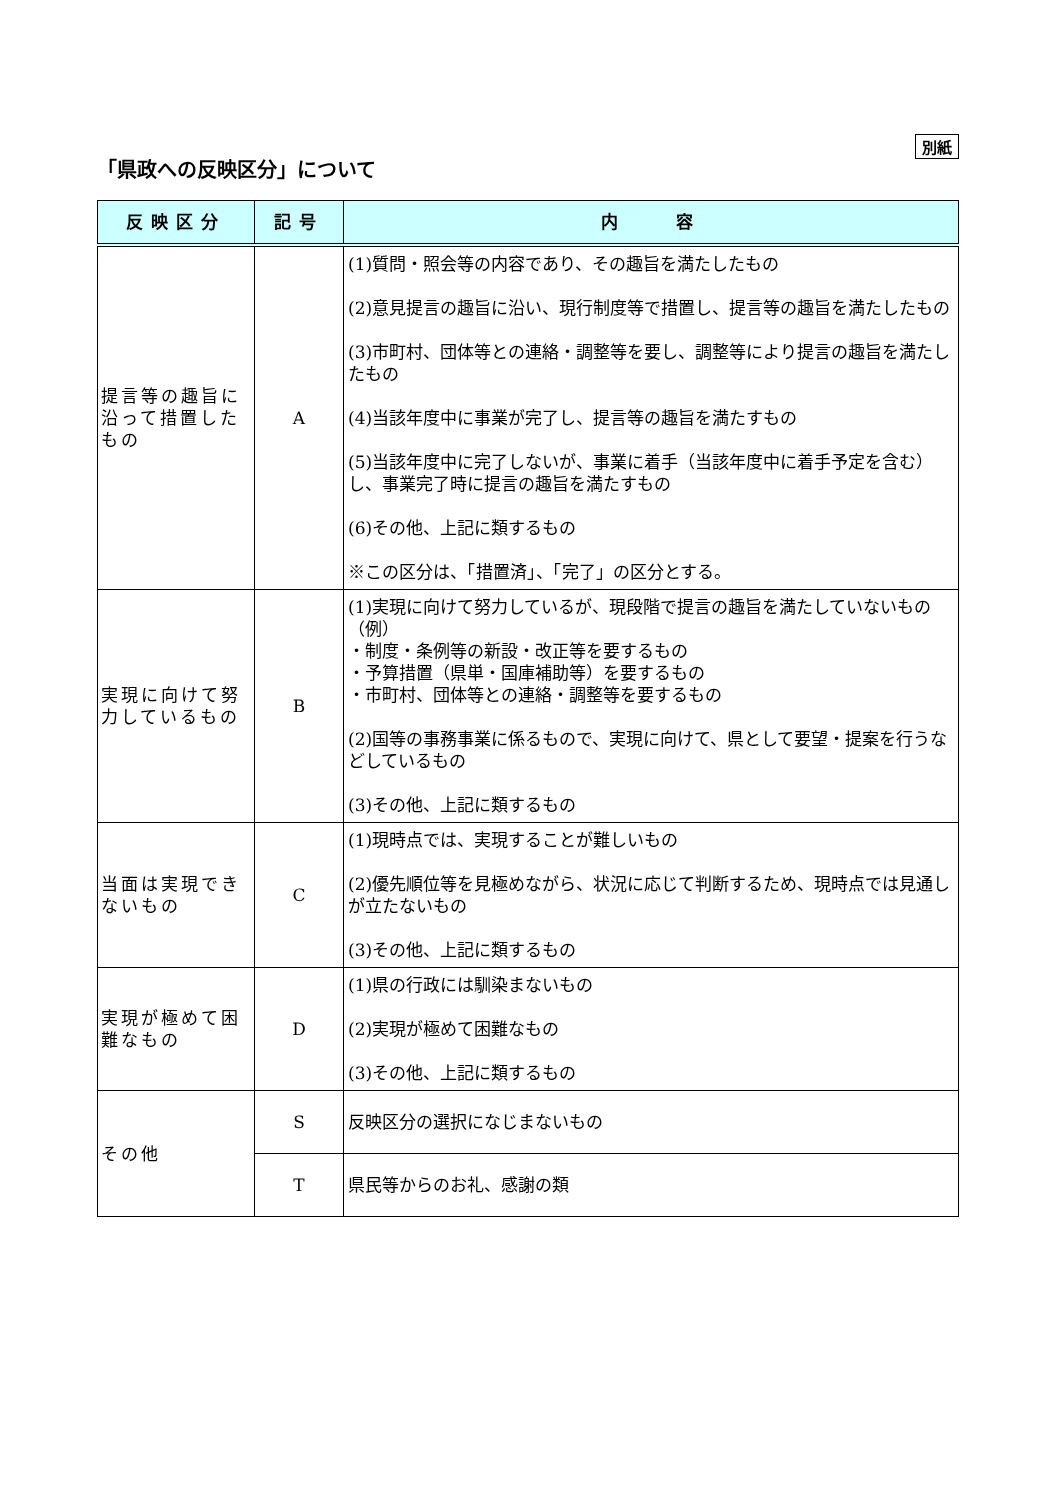別紙
「県政への反映区分」について
| 反映区分 | 記号 | 内 容 |
| --- | --- | --- |
| 提言等の趣旨に沿って措置したもの | A | (1)質問・照会等の内容であり、その趣旨を満たしたもの (2)意見提言の趣旨に沿い、現行制度等で措置し、提言等の趣旨を満たしたもの (3)市町村、団体等との連絡・調整等を要し、調整等により提言の趣旨を満たしたもの (4)当該年度中に事業が完了し、提言等の趣旨を満たすもの (5)当該年度中に完了しないが、事業に着手（当該年度中に着手予定を含む）し、事業完了時に提言の趣旨を満たすもの (6)その他、上記に類するもの ※この区分は、「措置済」、「完了」の区分とする。 |
| 実現に向けて努力しているもの | B | (1)実現に向けて努力しているが、現段階で提言の趣旨を満たしていないもの （例） ・制度・条例等の新設・改正等を要するもの ・予算措置（県単・国庫補助等）を要するもの ・市町村、団体等との連絡・調整等を要するもの (2)国等の事務事業に係るもので、実現に向けて、県として要望・提案を行うなどしているもの (3)その他、上記に類するもの |
| 当面は実現できないもの | C | (1)現時点では、実現することが難しいもの (2)優先順位等を見極めながら、状況に応じて判断するため、現時点では見通しが立たないもの (3)その他、上記に類するもの |
| 実現が極めて困難なもの | D | (1)県の行政には馴染まないもの (2)実現が極めて困難なもの (3)その他、上記に類するもの |
| その他 | S | 反映区分の選択になじまないもの |
| | T | 県民等からのお礼、感謝の類 |